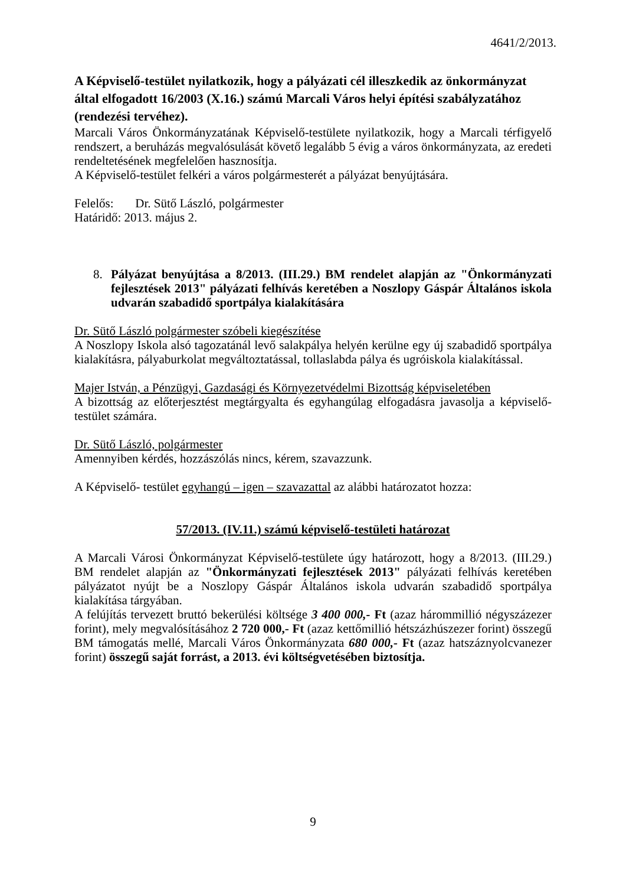4641/2/2013.
A Képviselő-testület nyilatkozik, hogy a pályázati cél illeszkedik az önkormányzat által elfogadott 16/2003 (X.16.) számú Marcali Város helyi építési szabályzatához (rendezési tervéhez).
Marcali Város Önkormányzatának Képviselő-testülete nyilatkozik, hogy a Marcali térfigyelő rendszert, a beruházás megvalósulását követő legalább 5 évig a város önkormányzata, az eredeti rendeltetésének megfelelően hasznosítja.
A Képviselő-testület felkéri a város polgármesterét a pályázat benyújtására.
Felelős: Dr. Sütő László, polgármester
Határidő: 2013. május 2.
8. Pályázat benyújtása a 8/2013. (III.29.) BM rendelet alapján az "Önkormányzati fejlesztések 2013" pályázati felhívás keretében a Noszlopy Gáspár Általános iskola udvarán szabadidő sportpálya kialakítására
Dr. Sütő László polgármester szóbeli kiegészítése
A Noszlopy Iskola alsó tagozatánál levő salakpálya helyén kerülne egy új szabadidő sportpálya kialakításra, pályaburkolat megváltoztatással, tollaslabda pálya és ugróiskola kialakítással.
Majer István, a Pénzügyi, Gazdasági és Környezetvédelmi Bizottság képviseletében
A bizottság az előterjesztést megtárgyalta és egyhangúlag elfogadásra javasolja a képviselő-testület számára.
Dr. Sütő László, polgármester
Amennyiben kérdés, hozzászólás nincs, kérem, szavazzunk.
A Képviselő- testület egyhangú – igen – szavazattal az alábbi határozatot hozza:
57/2013. (IV.11.) számú képviselő-testületi határozat
A Marcali Városi Önkormányzat Képviselő-testülete úgy határozott, hogy a 8/2013. (III.29.) BM rendelet alapján az "Önkormányzati fejlesztések 2013" pályázati felhívás keretében pályázatot nyújt be a Noszlopy Gáspár Általános iskola udvarán szabadidő sportpálya kialakítása tárgyában.
A felújítás tervezett bruttó bekerülési költsége 3 400 000,- Ft (azaz hárommillió négyszázezer forint), mely megvalósításához 2 720 000,- Ft (azaz kettőmillió hétszázhúszezer forint) összegű BM támogatás mellé, Marcali Város Önkormányzata 680 000,- Ft (azaz hatszáznyolcvanezer forint) összegű saját forrást, a 2013. évi költségvetésében biztosítja.
9